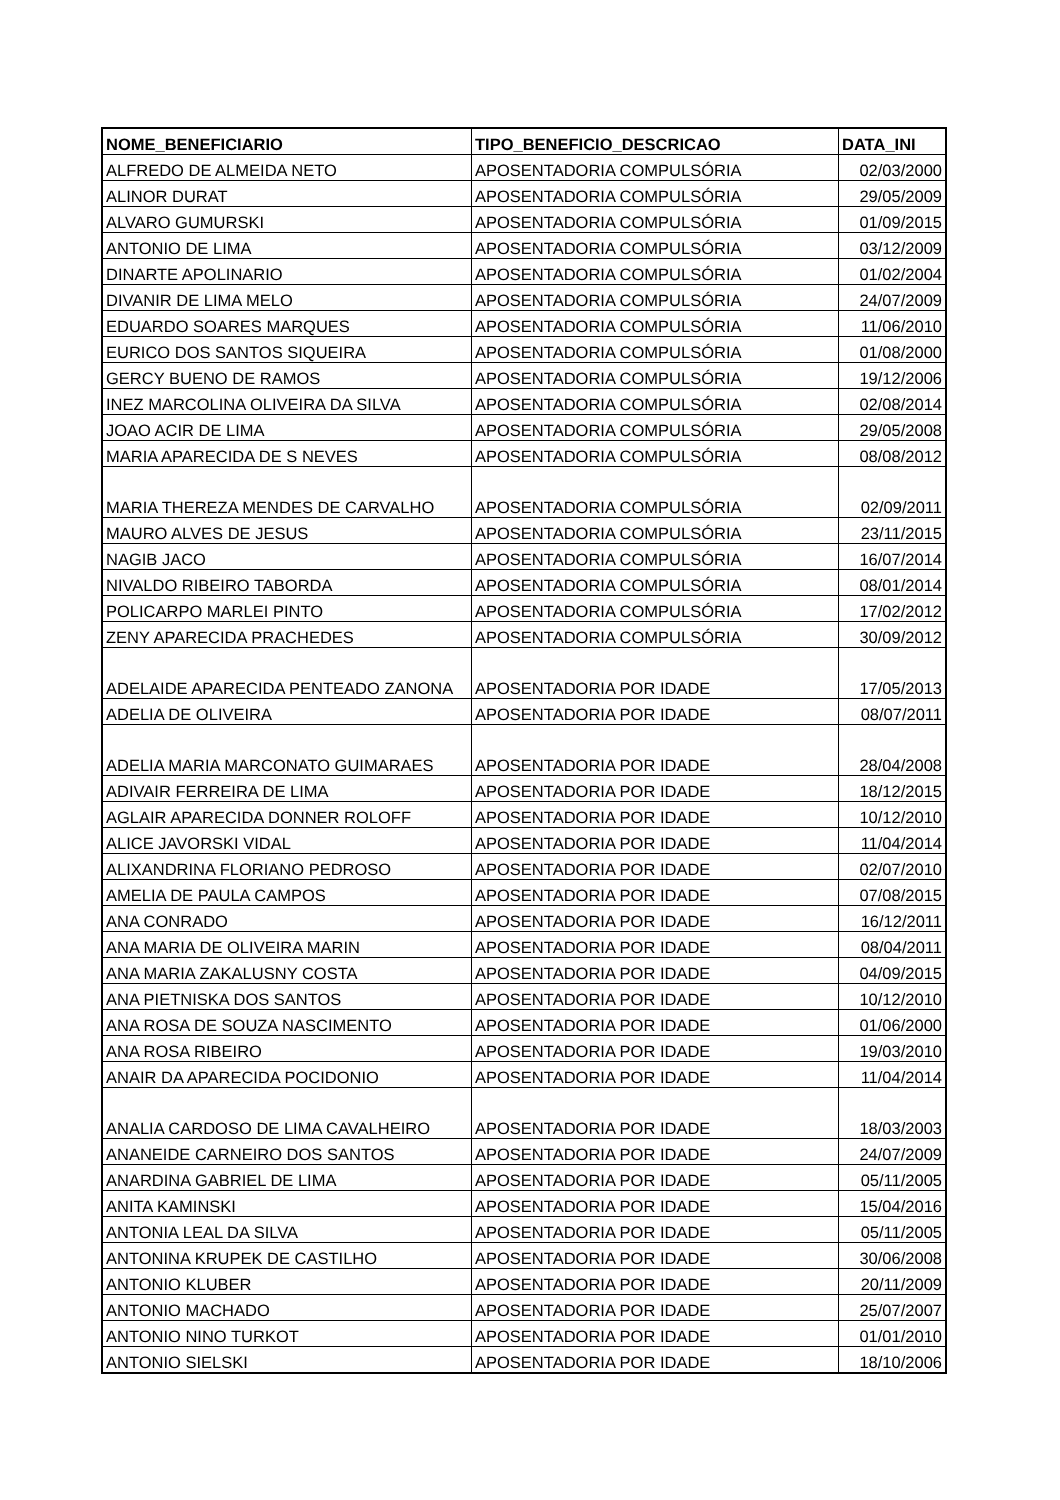| NOME_BENEFICIARIO | TIPO_BENEFICIO_DESCRICAO | DATA_INI |
| --- | --- | --- |
| ALFREDO DE ALMEIDA NETO | APOSENTADORIA COMPULSÓRIA | 02/03/2000 |
| ALINOR DURAT | APOSENTADORIA COMPULSÓRIA | 29/05/2009 |
| ALVARO GUMURSKI | APOSENTADORIA COMPULSÓRIA | 01/09/2015 |
| ANTONIO DE LIMA | APOSENTADORIA COMPULSÓRIA | 03/12/2009 |
| DINARTE APOLINARIO | APOSENTADORIA COMPULSÓRIA | 01/02/2004 |
| DIVANIR DE LIMA MELO | APOSENTADORIA COMPULSÓRIA | 24/07/2009 |
| EDUARDO SOARES MARQUES | APOSENTADORIA COMPULSÓRIA | 11/06/2010 |
| EURICO DOS SANTOS SIQUEIRA | APOSENTADORIA COMPULSÓRIA | 01/08/2000 |
| GERCY BUENO DE RAMOS | APOSENTADORIA COMPULSÓRIA | 19/12/2006 |
| INEZ MARCOLINA OLIVEIRA DA SILVA | APOSENTADORIA COMPULSÓRIA | 02/08/2014 |
| JOAO ACIR DE LIMA | APOSENTADORIA COMPULSÓRIA | 29/05/2008 |
| MARIA APARECIDA DE S NEVES | APOSENTADORIA COMPULSÓRIA | 08/08/2012 |
| MARIA THEREZA MENDES DE CARVALHO | APOSENTADORIA COMPULSÓRIA | 02/09/2011 |
| MAURO ALVES DE JESUS | APOSENTADORIA COMPULSÓRIA | 23/11/2015 |
| NAGIB JACO | APOSENTADORIA COMPULSÓRIA | 16/07/2014 |
| NIVALDO RIBEIRO TABORDA | APOSENTADORIA COMPULSÓRIA | 08/01/2014 |
| POLICARPO MARLEI PINTO | APOSENTADORIA COMPULSÓRIA | 17/02/2012 |
| ZENY APARECIDA PRACHEDES | APOSENTADORIA COMPULSÓRIA | 30/09/2012 |
| ADELAIDE APARECIDA PENTEADO ZANONA | APOSENTADORIA POR IDADE | 17/05/2013 |
| ADELIA DE OLIVEIRA | APOSENTADORIA POR IDADE | 08/07/2011 |
| ADELIA MARIA MARCONATO GUIMARAES | APOSENTADORIA POR IDADE | 28/04/2008 |
| ADIVAIR FERREIRA DE LIMA | APOSENTADORIA POR IDADE | 18/12/2015 |
| AGLAIR APARECIDA DONNER ROLOFF | APOSENTADORIA POR IDADE | 10/12/2010 |
| ALICE JAVORSKI VIDAL | APOSENTADORIA POR IDADE | 11/04/2014 |
| ALIXANDRINA FLORIANO PEDROSO | APOSENTADORIA POR IDADE | 02/07/2010 |
| AMELIA DE PAULA CAMPOS | APOSENTADORIA POR IDADE | 07/08/2015 |
| ANA CONRADO | APOSENTADORIA POR IDADE | 16/12/2011 |
| ANA MARIA DE OLIVEIRA MARIN | APOSENTADORIA POR IDADE | 08/04/2011 |
| ANA MARIA ZAKALUSNY COSTA | APOSENTADORIA POR IDADE | 04/09/2015 |
| ANA PIETNISKA DOS SANTOS | APOSENTADORIA POR IDADE | 10/12/2010 |
| ANA ROSA DE SOUZA NASCIMENTO | APOSENTADORIA POR IDADE | 01/06/2000 |
| ANA ROSA RIBEIRO | APOSENTADORIA POR IDADE | 19/03/2010 |
| ANAIR DA APARECIDA POCIDONIO | APOSENTADORIA POR IDADE | 11/04/2014 |
| ANALIA CARDOSO DE LIMA CAVALHEIRO | APOSENTADORIA POR IDADE | 18/03/2003 |
| ANANEIDE CARNEIRO DOS SANTOS | APOSENTADORIA POR IDADE | 24/07/2009 |
| ANARDINA GABRIEL DE LIMA | APOSENTADORIA POR IDADE | 05/11/2005 |
| ANITA KAMINSKI | APOSENTADORIA POR IDADE | 15/04/2016 |
| ANTONIA LEAL DA SILVA | APOSENTADORIA POR IDADE | 05/11/2005 |
| ANTONINA KRUPEK DE CASTILHO | APOSENTADORIA POR IDADE | 30/06/2008 |
| ANTONIO KLUBER | APOSENTADORIA POR IDADE | 20/11/2009 |
| ANTONIO MACHADO | APOSENTADORIA POR IDADE | 25/07/2007 |
| ANTONIO NINO TURKOT | APOSENTADORIA POR IDADE | 01/01/2010 |
| ANTONIO SIELSKI | APOSENTADORIA POR IDADE | 18/10/2006 |